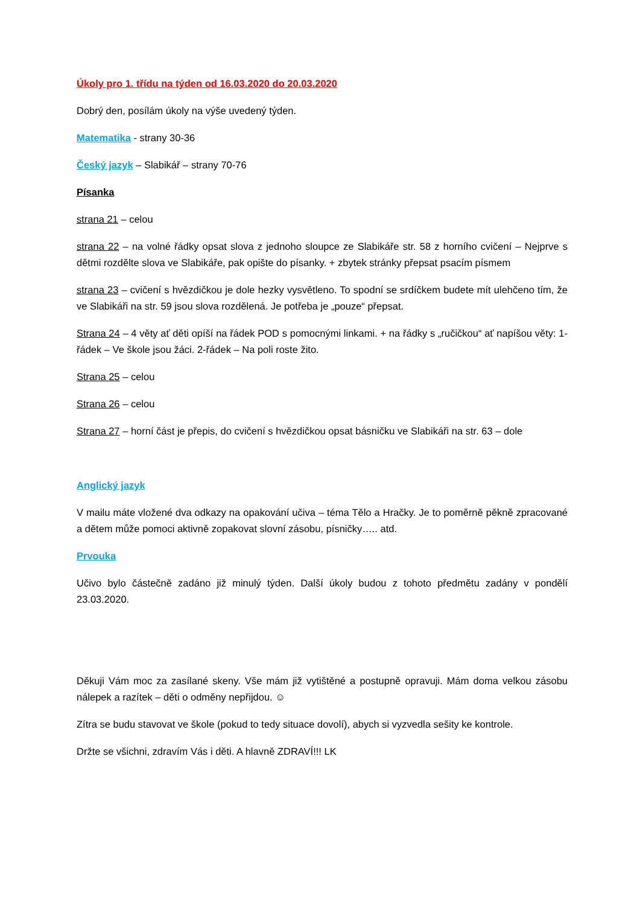Úkoly pro 1. třídu na týden od 16.03.2020 do 20.03.2020
Dobrý den, posílám úkoly na výše uvedený týden.
Matematika - strany 30-36
Český jazyk – Slabikář – strany 70-76
Písanka
strana 21 – celou
strana 22 – na volné řádky opsat slova z jednoho sloupce ze Slabikáře str. 58 z horního cvičení – Nejprve s dětmi rozdělte slova ve Slabikáře, pak opište do písanky. + zbytek stránky přepsat psacím písmem
strana 23 – cvičení s hvězdičkou je dole hezky vysvětleno. To spodní se srdíčkem budete mít ulehčeno tím, že ve Slabikáři na str. 59 jsou slova rozdělená. Je potřeba je „pouze“ přepsat.
Strana 24 – 4 věty ať děti opíší na řádek POD s pomocnými linkami. + na řádky s „ručičkou“ ať napíšou věty: 1-řádek – Ve škole jsou žáci. 2-řádek – Na poli roste žito.
Strana 25 – celou
Strana 26 – celou
Strana 27 – horní část je přepis, do cvičení s hvězdičkou opsat básničku ve Slabikáři na str. 63 – dole
Anglický jazyk
V mailu máte vložené dva odkazy na opakování učiva – téma Tělo a Hračky. Je to poměrně pěkně zpracované a dětem může pomoci aktivně zopakovat slovní zásobu, písničky….. atd.
Prvouka
Učivo bylo částečně zadáno již minulý týden. Další úkoly budou z tohoto předmětu zadány v pondělí 23.03.2020.
Děkuji Vám moc za zasílané skeny. Vše mám již vytištěné a postupně opravuji. Mám doma velkou zásobu nálepek a razítek – děti o odměny nepřijdou. ☺
Zítra se budu stavovat ve škole (pokud to tedy situace dovolí), abych si vyzvedla sešity ke kontrole.
Držte se všichni, zdravím Vás i děti. A hlavně ZDRAVÍ!!! LK